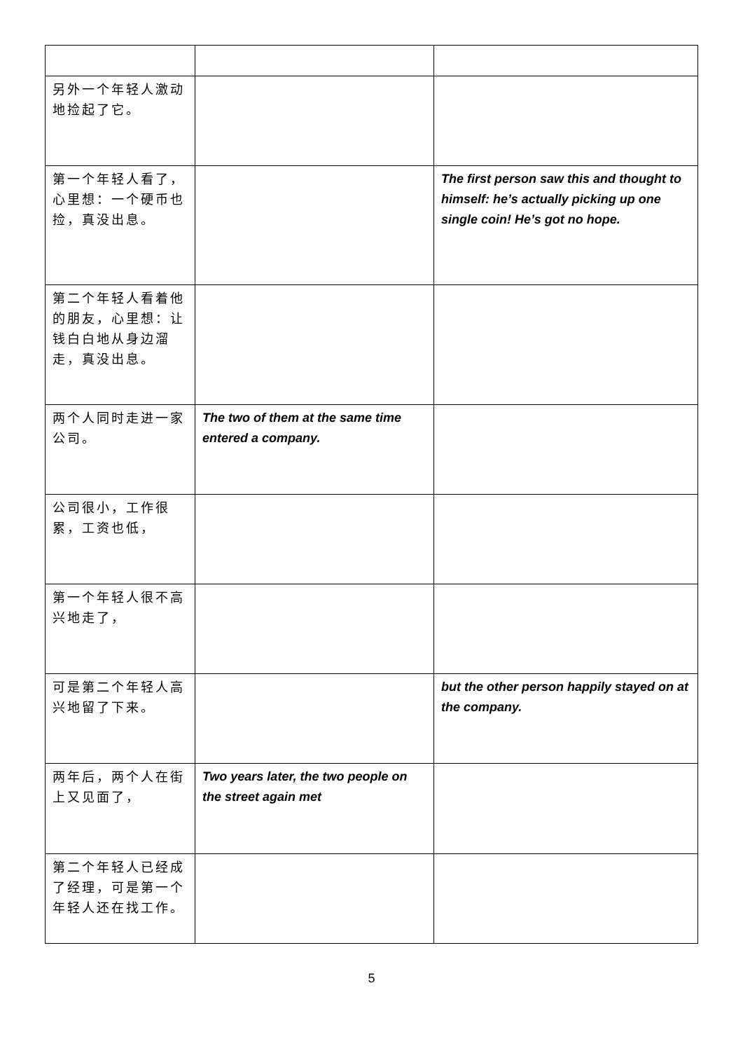| 另外一个年轻人激动地捡起了它。 | | |
| 第一个年轻人看了，心里想：一个硬币也捡，真没出息。 | | The first person saw this and thought to himself: he’s actually picking up one single coin! He’s got no hope. |
| 第二个年轻人看着他的朋友，心里想：让钱白白地从身边溜走，真没出息。 | | |
| 两个人同时走进一家公司。 | The two of them at the same time entered a company. | |
| 公司很小，工作很累，工资也低， | | |
| 第一个年轻人很不高兴地走了， | | |
| 可是第二个年轻人高兴地留了下来。 | | but the other person happily stayed on at the company. |
| 两年后，两个人在街上又见面了， | Two years later, the two people on the street again met | |
| 第二个年轻人已经成了经理，可是第一个年轻人还在找工作。 | | |
5